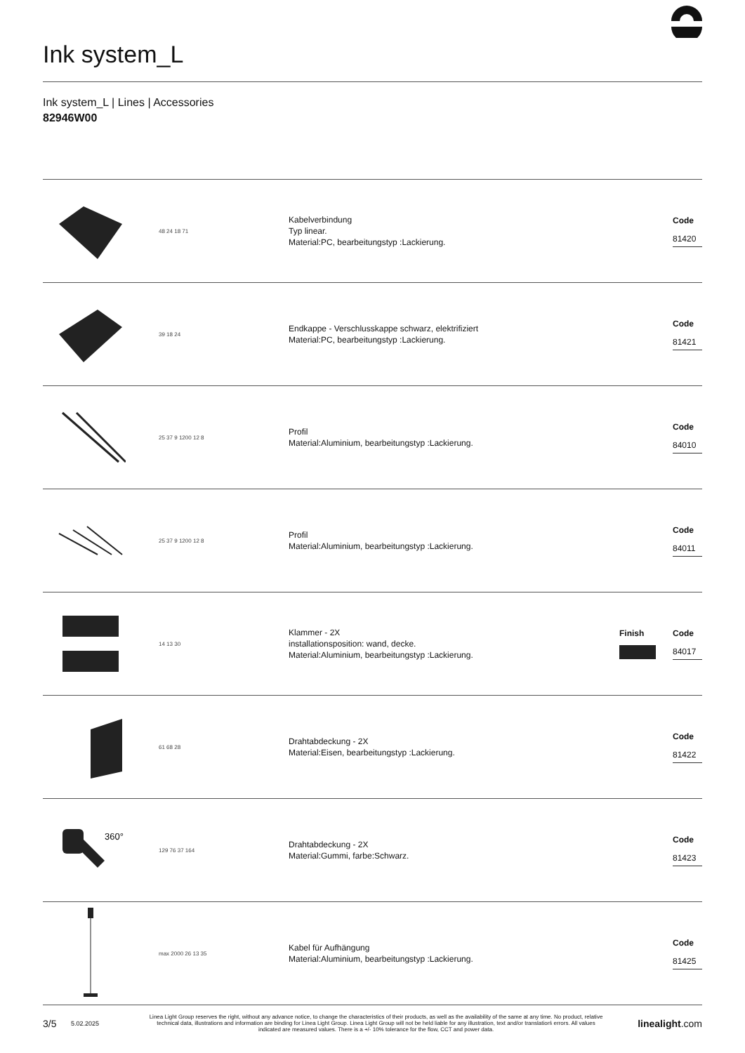Ink system_L
Ink system_L | Lines | Accessories
82946W00
48 24 18 71
Kabelverbindung
Typ linear.
Material:PC, bearbeitungstyp :Lackierung.
Code
81420
39 18 24
Endkappe - Verschlusskappe schwarz, elektrifiziert
Material:PC, bearbeitungstyp :Lackierung.
Code
81421
25 37 9 1200 12 8
Profil
Material:Aluminium, bearbeitungstyp :Lackierung.
Code
84010
25 37 9 1200 12 8
Profil
Material:Aluminium, bearbeitungstyp :Lackierung.
Code
84011
14 13 30
Klammer - 2X
installationsposition: wand, decke.
Material:Aluminium, bearbeitungstyp :Lackierung.
Finish
Code
84017
61 68 28
Drahtabdeckung - 2X
Material:Eisen, bearbeitungstyp :Lackierung.
Code
81422
360°
129 76 37 164
Drahtabdeckung - 2X
Material:Gummi, farbe:Schwarz.
Code
81423
max 2000 26 13 35
Kabel für Aufhängung
Material:Aluminium, bearbeitungstyp :Lackierung.
Code
81425
3/5 5.02.2025 Linea Light Group reserves the right, without any advance notice, to change the characteristics of their products, as well as the availability of the same at any time. No product, relative technical data, illustrations and information are binding for Linea Light Group. Linea Light Group will not be held liable for any illustration, text and/or translation\ errors. All values indicated are measured values. There is a +/- 10% tolerance for the flow, CCT and power data. linealight.com